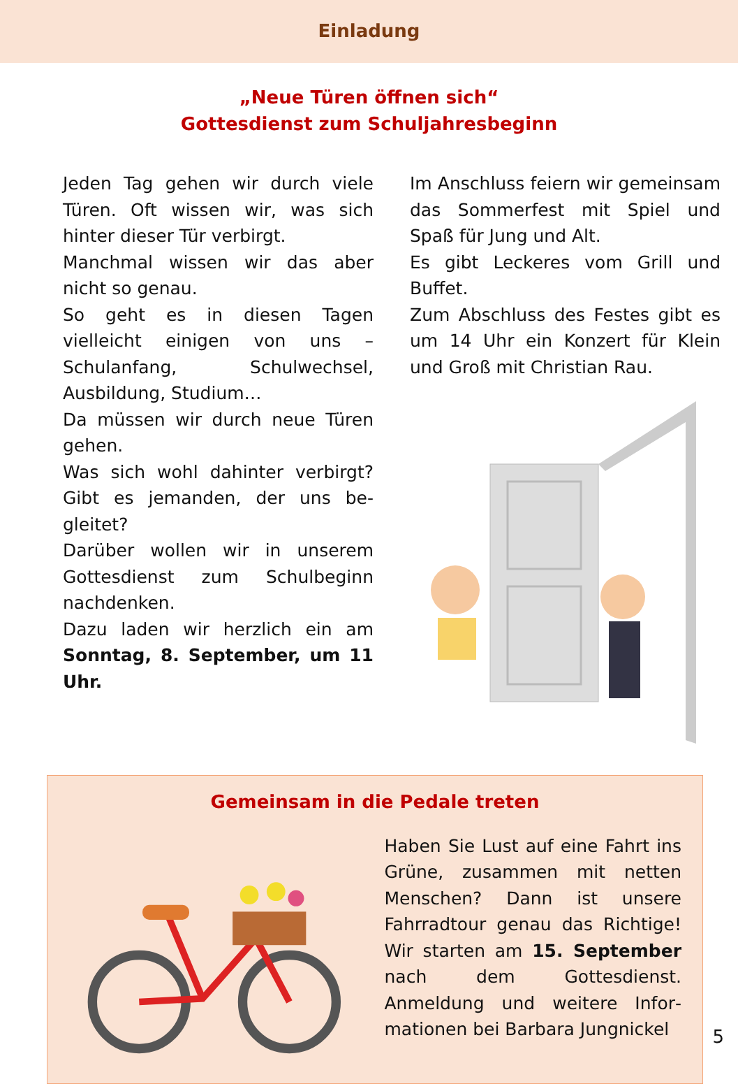Einladung
„Neue Türen öffnen sich“
Gottesdienst zum Schuljahresbeginn
Jeden Tag gehen wir durch viele Türen. Oft wissen wir, was sich hinter dieser Tür verbirgt.
Manchmal wissen wir das aber nicht so genau.
So geht es in diesen Tagen vielleicht einigen von uns – Schulanfang, Schulwechsel, Ausbildung, Studium…
Da müssen wir durch neue Türen gehen.
Was sich wohl dahinter verbirgt? Gibt es jemanden, der uns be­gleitet?
Darüber wollen wir in unserem Gottesdienst zum Schulbeginn nachdenken.
Dazu laden wir herzlich ein am Sonntag, 8. September, um 11 Uhr.
Im Anschluss feiern wir gemein­sam das Sommerfest mit Spiel und Spaß für Jung und Alt.
Es gibt Leckeres vom Grill und Buffet.
Zum Abschluss des Festes gibt es um 14 Uhr ein Konzert für Klein und Groß mit Christian Rau.
Gemeinsam in die Pedale treten
Haben Sie Lust auf eine Fahrt ins Grüne, zusammen mit netten Menschen? Dann ist unsere Fahrradtour genau das Richtige! Wir starten am 15. September nach dem Gottesdienst. Anmeldung und weitere Infor­mationen bei Barbara Jungnickel
5